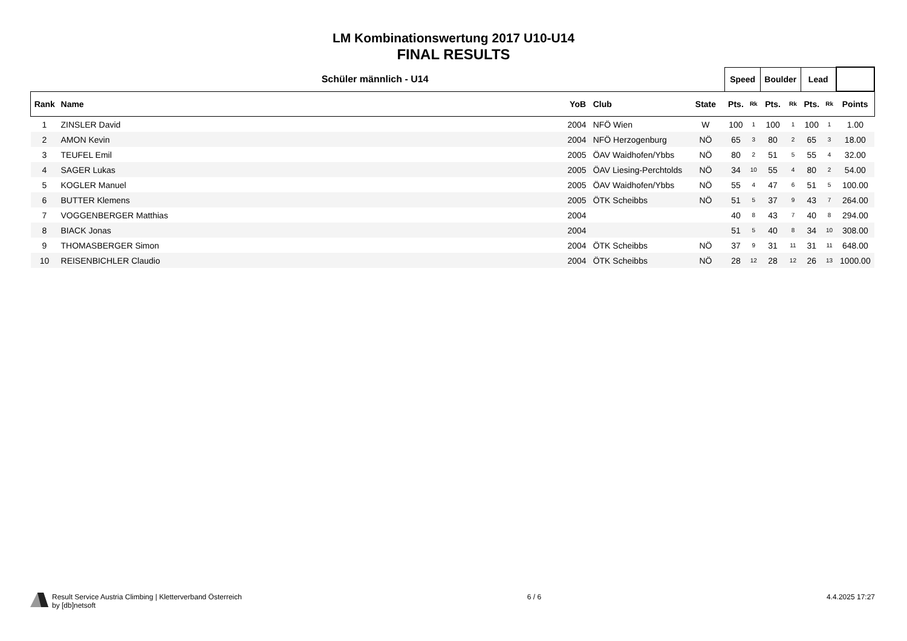LM Kombinationswertung 2017 U10-U14
FINAL RESULTS
| Schüler männlich - U14 | | | | | | Speed | | Boulder | | Lead | | |
| --- | --- | --- | --- | --- | --- | --- | --- | --- | --- | --- | --- | --- |
| Rank | Name | YoB | Club | State | | Pts. | Rk | Pts. | Rk | Pts. | Rk | Points |
| 1 | ZINSLER David | 2004 | NFÖ Wien | W | | 100 | 1 | 100 | 1 | 100 | 1 | 1.00 |
| 2 | AMON Kevin | 2004 | NFÖ Herzogenburg | NÖ | | 65 | 3 | 80 | 2 | 65 | 3 | 18.00 |
| 3 | TEUFEL Emil | 2005 | ÖAV Waidhofen/Ybbs | NÖ | | 80 | 2 | 51 | 5 | 55 | 4 | 32.00 |
| 4 | SAGER Lukas | 2005 | ÖAV Liesing-Perchtolds | NÖ | | 34 | 10 | 55 | 4 | 80 | 2 | 54.00 |
| 5 | KOGLER Manuel | 2005 | ÖAV Waidhofen/Ybbs | NÖ | | 55 | 4 | 47 | 6 | 51 | 5 | 100.00 |
| 6 | BUTTER Klemens | 2005 | ÖTK Scheibbs | NÖ | | 51 | 5 | 37 | 9 | 43 | 7 | 264.00 |
| 7 | VOGGENBERGER Matthias | 2004 | | | | 40 | 8 | 43 | 7 | 40 | 8 | 294.00 |
| 8 | BIACK Jonas | 2004 | | | | 51 | 5 | 40 | 8 | 34 | 10 | 308.00 |
| 9 | THOMASBERGER Simon | 2004 | ÖTK Scheibbs | NÖ | | 37 | 9 | 31 | 11 | 31 | 11 | 648.00 |
| 10 | REISENBICHLER Claudio | 2004 | ÖTK Scheibbs | NÖ | | 28 | 12 | 28 | 12 | 26 | 13 | 1000.00 |
Result Service Austria Climbing | Kletterverband Österreich
by [db]netsoft
6 / 6 4.4.2025 17:27